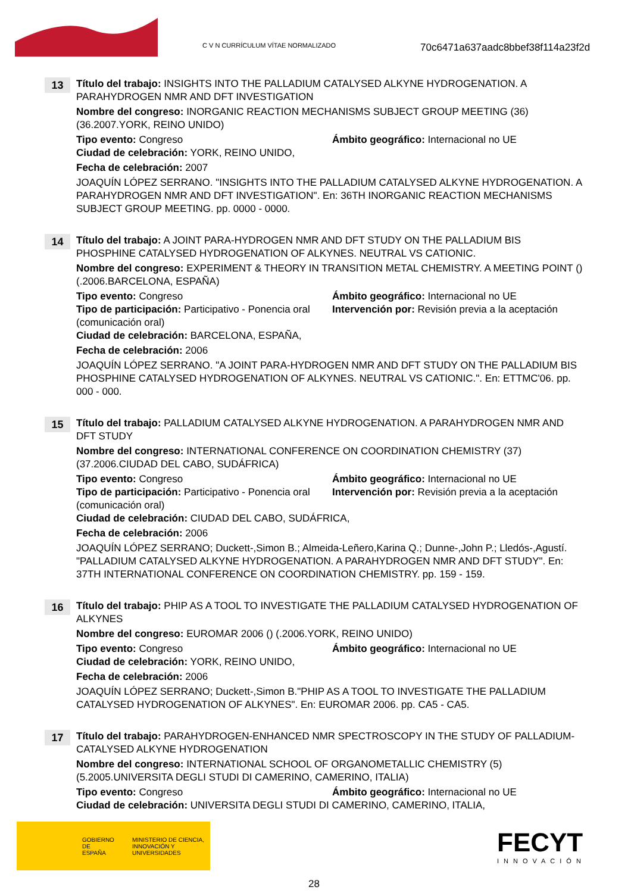C V N CURRÍCULUM VÍTAE NORMALIZADO
70c6471a637aadc8bbef38f114a23f2d
13
Título del trabajo: INSIGHTS INTO THE PALLADIUM CATALYSED ALKYNE HYDROGENATION. A PARAHYDROGEN NMR AND DFT INVESTIGATION
Nombre del congreso: INORGANIC REACTION MECHANISMS SUBJECT GROUP MEETING (36) (36.2007.YORK, REINO UNIDO)
Tipo evento: Congreso Ámbito geográfico: Internacional no UE
Ciudad de celebración: YORK, REINO UNIDO,
Fecha de celebración: 2007
JOAQUÍN LÓPEZ SERRANO. "INSIGHTS INTO THE PALLADIUM CATALYSED ALKYNE HYDROGENATION. A PARAHYDROGEN NMR AND DFT INVESTIGATION". En: 36TH INORGANIC REACTION MECHANISMS SUBJECT GROUP MEETING. pp. 0000 - 0000.
14
Título del trabajo: A JOINT PARA-HYDROGEN NMR AND DFT STUDY ON THE PALLADIUM BIS PHOSPHINE CATALYSED HYDROGENATION OF ALKYNES. NEUTRAL VS CATIONIC.
Nombre del congreso: EXPERIMENT & THEORY IN TRANSITION METAL CHEMISTRY. A MEETING POINT () (.2006.BARCELONA, ESPAÑA)
Tipo evento: Congreso Ámbito geográfico: Internacional no UE
Tipo de participación: Participativo - Ponencia oral (comunicación oral)
Intervención por: Revisión previa a la aceptación
Ciudad de celebración: BARCELONA, ESPAÑA,
Fecha de celebración: 2006
JOAQUÍN LÓPEZ SERRANO. "A JOINT PARA-HYDROGEN NMR AND DFT STUDY ON THE PALLADIUM BIS PHOSPHINE CATALYSED HYDROGENATION OF ALKYNES. NEUTRAL VS CATIONIC.". En: ETTMC'06. pp. 000 - 000.
15
Título del trabajo: PALLADIUM CATALYSED ALKYNE HYDROGENATION. A PARAHYDROGEN NMR AND DFT STUDY
Nombre del congreso: INTERNATIONAL CONFERENCE ON COORDINATION CHEMISTRY (37) (37.2006.CIUDAD DEL CABO, SUDÁFRICA)
Tipo evento: Congreso Ámbito geográfico: Internacional no UE
Tipo de participación: Participativo - Ponencia oral (comunicación oral)
Intervención por: Revisión previa a la aceptación
Ciudad de celebración: CIUDAD DEL CABO, SUDÁFRICA,
Fecha de celebración: 2006
JOAQUÍN LÓPEZ SERRANO; Duckett-,Simon B.; Almeida-Leñero,Karina Q.; Dunne-,John P.; Lledós-,Agustí. "PALLADIUM CATALYSED ALKYNE HYDROGENATION. A PARAHYDROGEN NMR AND DFT STUDY". En: 37TH INTERNATIONAL CONFERENCE ON COORDINATION CHEMISTRY. pp. 159 - 159.
16
Título del trabajo: PHIP AS A TOOL TO INVESTIGATE THE PALLADIUM CATALYSED HYDROGENATION OF ALKYNES
Nombre del congreso: EUROMAR 2006 () (.2006.YORK, REINO UNIDO)
Tipo evento: Congreso Ámbito geográfico: Internacional no UE
Ciudad de celebración: YORK, REINO UNIDO,
Fecha de celebración: 2006
JOAQUÍN LÓPEZ SERRANO; Duckett-,Simon B."PHIP AS A TOOL TO INVESTIGATE THE PALLADIUM CATALYSED HYDROGENATION OF ALKYNES". En: EUROMAR 2006. pp. CA5 - CA5.
17
Título del trabajo: PARAHYDROGEN-ENHANCED NMR SPECTROSCOPY IN THE STUDY OF PALLADIUM-CATALYSED ALKYNE HYDROGENATION
Nombre del congreso: INTERNATIONAL SCHOOL OF ORGANOMETALLIC CHEMISTRY (5) (5.2005.UNIVERSITA DEGLI STUDI DI CAMERINO, CAMERINO, ITALIA)
Tipo evento: Congreso Ámbito geográfico: Internacional no UE
Ciudad de celebración: UNIVERSITA DEGLI STUDI DI CAMERINO, CAMERINO, ITALIA,
GOBIERNO DE ESPAÑA MINISTERIO DE CIENCIA, INNOVACIÓN Y UNIVERSIDADES
FECYT
INNOVACIÓN
28